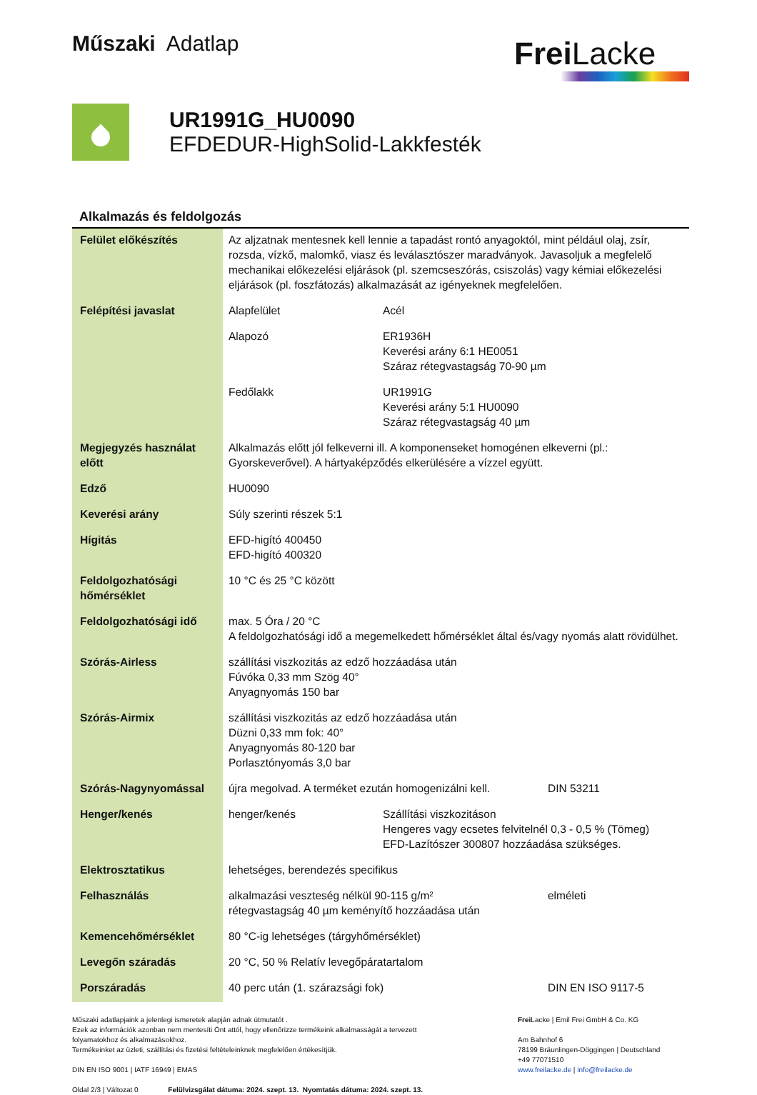Műszaki Adatlap
Frei Lacke
UR1991G_HU0090
EFDEDUR-HighSolid-Lakkfesték
Alkalmazás és feldolgozás
| Felület előkészítés | Az aljzatnak mentesnek kell lennie a tapadást rontó anyagoktól, mint például olaj, zsír, rozsda, vízkő, malomkő, viasz és leválasztószer maradványok. Javasoljuk a megfelelő mechanikai előkezelési eljárások (pl. szemcseszórás, csiszolás) vagy kémiai előkezelési eljárások (pl. foszfátozás) alkalmazását az igényeknek megfelelően. | | |
| Felépítési javaslat | Alapfelület | Acél | |
| | Alapozó | ER1936H Keverési arány 6:1 HE0051 Száraz rétegvastagság 70-90 µm | |
| | Fedőlakk | UR1991G Keverési arány 5:1 HU0090 Száraz rétegvastagság 40 µm | |
| Megjegyzés használat előtt | Alkalmazás előtt jól felkeverni ill. A komponenseket homogénen elkeverni (pl.: Gyorskeverővel). A hártyaképződés elkerülésére a vízzel együtt. | | |
| Edző | HU0090 | | |
| Keverési arány | Súly szerinti részek 5:1 | | |
| Hígitás | EFD-higító 400450 EFD-higító 400320 | | |
| Feldolgozhatósági hőmérséklet | 10 °C és 25 °C között | | |
| Feldolgozhatósági idő | max. 5 Óra / 20 °C A feldolgozhatósági idő a megemelkedett hőmérséklet által és/vagy nyomás alatt rövidülhet. | | |
| Szórás-Airless | szállítási viszkozitás az edző hozzáadása után Fúvóka 0,33 mm Szög 40° Anyagnyomás 150 bar | | |
| Szórás-Airmix | szállítási viszkozitás az edző hozzáadása után Düzni 0,33 mm fok: 40° Anyagnyomás 80-120 bar Porlasztónyomás 3,0 bar | | |
| Szórás-Nagynyomással | újra megolvad. A terméket ezután homogenizálni kell. | | DIN 53211 |
| Henger/kenés | henger/kenés | Szállítási viszkozitáson Hengeres vagy ecsetes felvitelnél 0,3 - 0,5 % (Tömeg) EFD-Lazítószer 300807 hozzáadása szükséges. | |
| Elektrosztatikus | lehetséges, berendezés specifikus | | |
| Felhasználás | alkalmazási veszteség nélkül 90-115 g/m² rétegvastagság 40 µm keményítő hozzáadása után | | elméleti |
| Kemencehőmérséklet | 80 °C-ig lehetséges (tárgyhőmérséklet) | | |
| Levegőn száradás | 20 °C, 50 % Relatív levegőpáratartalom | | |
| Porszáradás | 40 perc után (1. szárazsági fok) | | DIN EN ISO 9117-5 |
Műszaki adatlapjaink a jelenlegi ismeretek alapján adnak útmutatót .
Ezek az információk azonban nem mentesíti Önt attól, hogy ellenőrizze termékeink alkalmasságát a tervezett folyamatokhoz és alkalmazásokhoz.
Termékeinket az üzleti, szállítási és fizetési feltételeinknek megfelelően értékesítjük.
DIN EN ISO 9001 | IATF 16949 | EMAS
Oldal 2/3 | Változat 0 Felülvizsgálat dátuma: 2024. szept. 13. Nyomtatás dátuma: 2024. szept. 13.
Frei Lacke | Emil Frei GmbH & Co. KG
Am Bahnhof 6
78199 Bräunlingen-Döggingen | Deutschland
+49 77071510
www.freilacke.de | info@freilacke.de